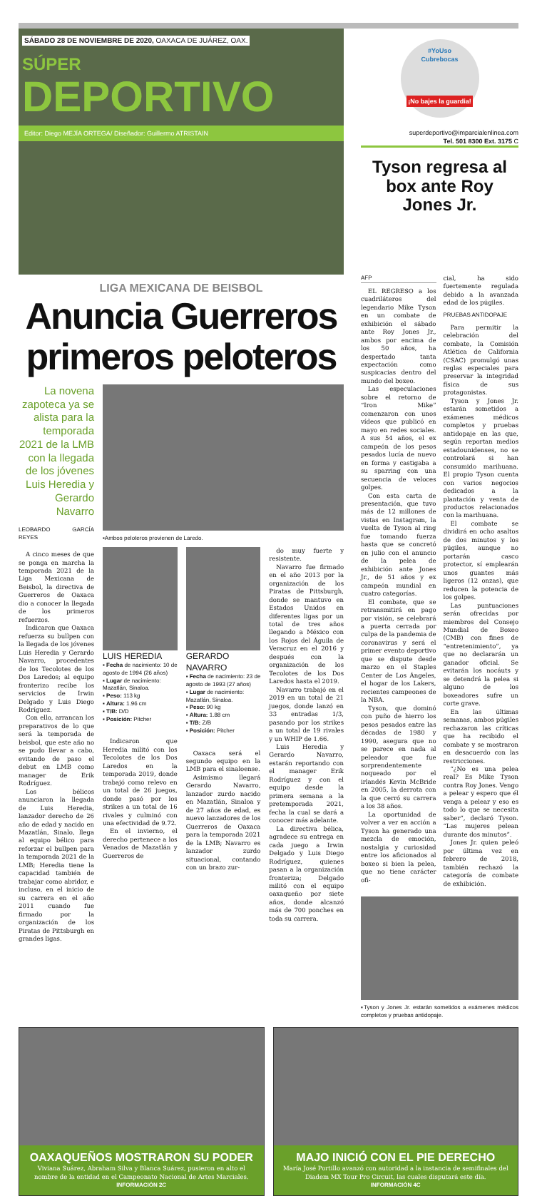SÁBADO 28 DE NOVIEMBRE DE 2020, OAXACA DE JUÁREZ, OAX.
SÚPER
DEPORTIVO
Editor: Diego MEJÍA ORTEGA/ Diseñador: Guillermo ATRISTAIN
#YoUso
Cubrebocas
¡No bajes la guardia!
superdeportivo@imparcialenlinea.com
Tel. 501 8300 Ext. 3175 C
Tyson regresa al box ante Roy Jones Jr.
LIGA MEXICANA DE BEISBOL
Anuncia Guerreros primeros peloteros
La novena zapoteca ya se alista para la temporada 2021 de la LMB con la llegada de los jóvenes Luis Heredia y Gerardo Navarro
LEOBARDO GARCÍA REYES
A cinco meses de que se ponga en marcha la temporada 2021 de la Liga Mexicana de Beisbol, la directiva de Guerreros de Oaxaca dio a conocer la llegada de los primeros refuerzos.
Indicaron que Oaxaca refuerza su bullpen con la llegada de los jóvenes Luis Heredia y Gerardo Navarro, procedentes de los Tecolotes de los Dos Laredos; al equipo fronterizo recibe los servicios de Irwin Delgado y Luis Diego Rodríguez.
Con ello, arrancan los preparativos de lo que será la temporada de beisbol, que este año no se pudo llevar a cabo, evitando de paso el debut en LMB como manager de Erik Rodríguez.
Los bélicos anunciaron la llegada de Luis Heredia, lanzador derecho de 26 año de edad y nacido en Mazatlán, Sinalo, llega al equipo bélico para reforzar el bullpen para la temporada 2021 de la LMB; Heredia tiene la capacidad también de trabajar como abridor, e incluso, en el inicio de su carrera en el año 2011 cuando fue firmado por la organización de los Piratas de Pittsburgh en grandes ligas.
▪Ambos peloteros provienen de Laredo.
LUIS HEREDIA
▪ Fecha de nacimiento: 10 de agosto de 1994 (26 años)
▪ Lugar de nacimiento: Mazatlán, Sinaloa.
▪ Peso: 113 kg
▪ Altura: 1.96 cm
▪ T/B: D/D
▪ Posición: Pitcher
Indicaron que Heredia militó con los Tecolotes de los Dos Laredos en la temporada 2019, donde trabajó como relevo en un total de 26 juegos, donde pasó por los strikes a un total de 16 rivales y culminó con una efectividad de 9.72.
En el invierno, el derecho pertenece a los Venados de Mazatlán y Guerreros de
GERARDO NAVARRO
▪ Fecha de nacimiento: 23 de agosto de 1993 (27 años)
▪ Lugar de nacimiento: Mazatlán, Sinaloa.
▪ Peso: 90 kg
▪ Altura: 1.88 cm
▪ T/B: Z/B
▪ Posición: Pitcher
Oaxaca será el segundo equipo en la LMB para el sinaloense.
Asimismo llegará Gerardo Navarro, lanzador zurdo nacido en Mazatlán, Sinaloa y de 27 años de edad, es nuevo lanzadores de los Guerreros de Oaxaca para la temporada 2021 de la LMB; Navarro es lanzador zurdo situacional, contando con un brazo zur-
do muy fuerte y resistente.
Navarro fue firmado en el año 2013 por la organización de los Piratas de Pittsburgh, donde se mantuvo en Estados Unidos en diferentes ligas por un total de tres años llegando a México con los Rojos del Águila de Veracruz en el 2016 y después con la organización de los Tecolotes de los Dos Laredos hasta el 2019.
Navarro trabajó en el 2019 en un total de 21 juegos, donde lanzó en 33 entradas 1/3, pasando por los strikes a un total de 19 rivales y un WHIP de 1.66.
Luis Heredia y Gerardo Navarro, estarán reportando con el manager Erik Rodríguez y con el equipo desde la primera semana a la pretemporada 2021, fecha la cual se dará a conocer más adelante.
La directiva bélica, agradece su entrega en cada juego a Irwin Delgado y Luis Diego Rodríguez, quienes pasan a la organización fronteriza; Delgado militó con el equipo oaxaqueño por siete años, donde alcanzó más de 700 ponches en toda su carrera.
AFP
EL REGRESO a los cuadriláteros del legendario Mike Tyson en un combate de exhibición el sábado ante Roy Jones Jr., ambos por encima de los 50 años, ha despertado tanta expectación como suspicacias dentro del mundo del boxeo.
Las especulaciones sobre el retorno de “Iron Mike” comenzaron con unos vídeos que publicó en mayo en redes sociales. A sus 54 años, el ex campeón de los pesos pesados lucía de nuevo en forma y castigaba a su sparring con una secuencia de veloces golpes.
Con esta carta de presentación, que tuvo más de 12 millones de vistas en Instagram, la vuelta de Tyson al ring fue tomando fuerza hasta que se concretó en julio con el anuncio de la pelea de exhibición ante Jones Jr., de 51 años y ex campeón mundial en cuatro categorías.
El combate, que se retransmitirá en pago por visión, se celebrará a puerta cerrada por culpa de la pandemia de coronavirus y será el primer evento deportivo que se dispute desde marzo en el Staples Center de Los Ángeles, el hogar de los Lakers, recientes campeones de la NBA.
Tyson, que dominó con puño de hierro los pesos pesados entre las décadas de 1980 y 1990, asegura que no se parece en nada al peleador que fue sorprendentemente noqueado por el irlandés Kevin McBride en 2005, la derrota con la que cerró su carrera a los 38 años.
La oportunidad de volver a ver en acción a Tyson ha generado una mezcla de emoción, nostalgia y curiosidad entre los aficionados al boxeo si bien la pelea, que no tiene carácter ofi-
cial, ha sido fuertemente regulada debido a la avanzada edad de los púgiles.
PRUEBAS ANTIDOPAJE
Para permitir la celebración del combate, la Comisión Atlética de California (CSAC) promulgó unas reglas especiales para preservar la integridad física de sus protagonistas.
Tyson y Jones Jr. estarán sometidos a exámenes médicos completos y pruebas antidopaje en las que, según reportan medios estadounidenses, no se controlará si han consumido marihuana. El propio Tyson cuenta con varios negocios dedicados a la plantación y venta de productos relacionados con la marihuana.
El combate se dividirá en ocho asaltos de dos minutos y los púgiles, aunque no portarán casco protector, sí emplearán unos guantes más ligeros (12 onzas), que reducen la potencia de los golpes.
Las puntuaciones serán ofrecidas por miembros del Consejo Mundial de Boxeo (CMB) con fines de “entretenimiento”, ya que no declararán un ganador oficial. Se evitarán los nocáuts y se detendrá la pelea si alguno de los boxeadores sufre un corte grave.
En las últimas semanas, ambos púgiles rechazaron las críticas que ha recibido el combate y se mostraron en desacuerdo con las restricciones.
“¿No es una pelea real? Es Mike Tyson contra Roy Jones. Vengo a pelear y espero que él venga a pelear y eso es todo lo que se necesita saber”, declaró Tyson. “Las mujeres pelean durante dos minutos”.
Jones Jr. quien peleó por última vez en febrero de 2018, también rechazó la categoría de combate de exhibición.
▪Tyson y Jones Jr. estarán sometidos a exámenes médicos completos y pruebas antidopaje.
OAXAQUEÑOS MOSTRARON SU PODER
Viviana Suárez, Abraham Silva y Blanca Suárez, pusieron en alto el nombre de la entidad en el Campeonato Nacional de Artes Marciales.
INFORMACIÓN 2C
MAJO INICIÓ CON EL PIE DERECHO
María José Portillo avanzó con autoridad a la instancia de semifinales del Diadem MX Tour Pro Circuit, las cuales disputará este día.
INFORMACIÓN 4C